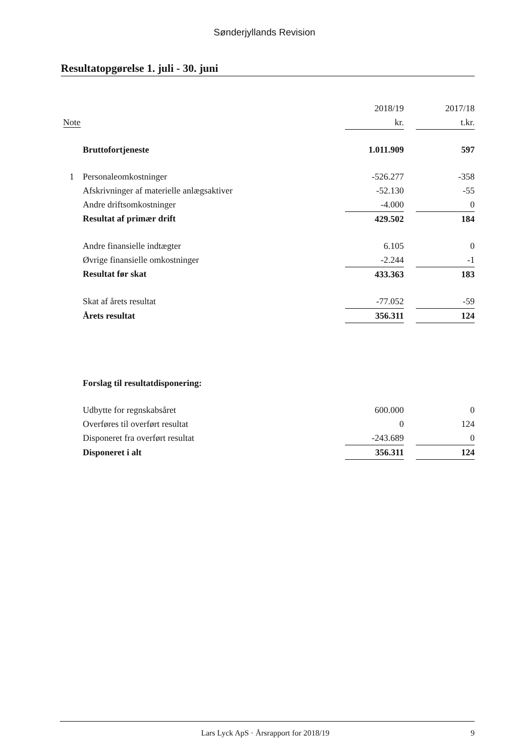Sønderjyllands Revision
Resultatopgørelse 1. juli - 30. juni
| | | 2018/19 | | 2017/18 |
| Note | | kr. | | t.kr. |
| | Bruttofortjeneste | 1.011.909 | | 597 |
| 1 | Personaleomkostninger | -526.277 | | -358 |
| | Afskrivninger af materielle anlægsaktiver | -52.130 | | -55 |
| | Andre driftsomkostninger | -4.000 | | 0 |
| | Resultat af primær drift | 429.502 | | 184 |
| | Andre finansielle indtægter | 6.105 | | 0 |
| | Øvrige finansielle omkostninger | -2.244 | | -1 |
| | Resultat før skat | 433.363 | | 183 |
| | Skat af årets resultat | -77.052 | | -59 |
| | Årets resultat | 356.311 | | 124 |
| | Forslag til resultatdisponering: | | | |
| | Udbytte for regnskabsåret | 600.000 | | 0 |
| | Overføres til overført resultat | 0 | | 124 |
| | Disponeret fra overført resultat | -243.689 | | 0 |
| | Disponeret i alt | 356.311 | | 124 |
Lars Lyck ApS · Årsrapport for 2018/19 9